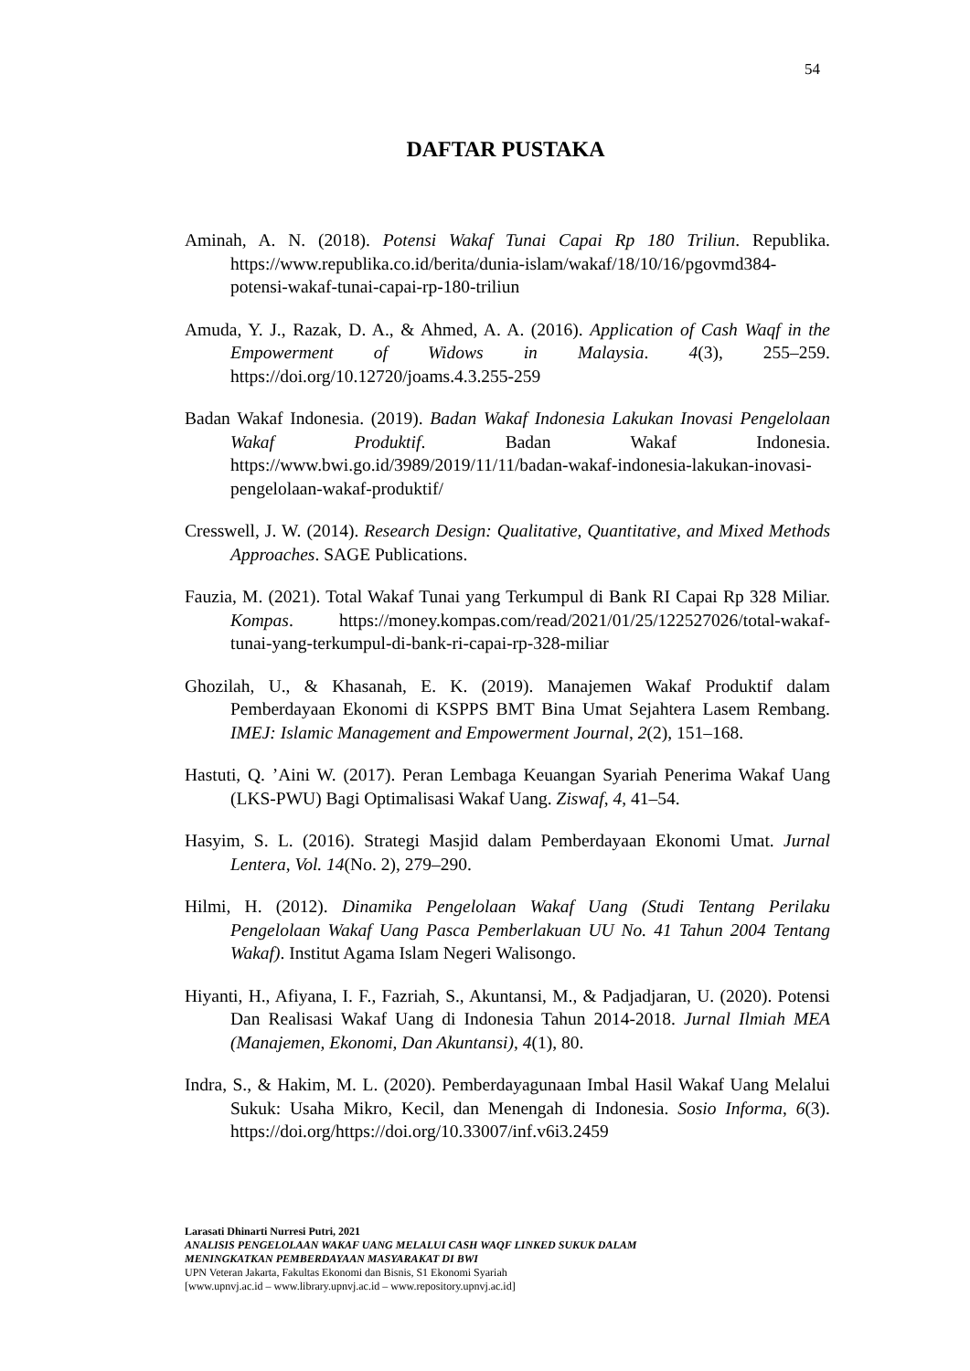54
DAFTAR PUSTAKA
Aminah, A. N. (2018). Potensi Wakaf Tunai Capai Rp 180 Triliun. Republika. https://www.republika.co.id/berita/dunia-islam/wakaf/18/10/16/pgovmd384-potensi-wakaf-tunai-capai-rp-180-triliun
Amuda, Y. J., Razak, D. A., & Ahmed, A. A. (2016). Application of Cash Waqf in the Empowerment of Widows in Malaysia. 4(3), 255–259. https://doi.org/10.12720/joams.4.3.255-259
Badan Wakaf Indonesia. (2019). Badan Wakaf Indonesia Lakukan Inovasi Pengelolaan Wakaf Produktif. Badan Wakaf Indonesia. https://www.bwi.go.id/3989/2019/11/11/badan-wakaf-indonesia-lakukan-inovasi-pengelolaan-wakaf-produktif/
Cresswell, J. W. (2014). Research Design: Qualitative, Quantitative, and Mixed Methods Approaches. SAGE Publications.
Fauzia, M. (2021). Total Wakaf Tunai yang Terkumpul di Bank RI Capai Rp 328 Miliar. Kompas. https://money.kompas.com/read/2021/01/25/122527026/total-wakaf-tunai-yang-terkumpul-di-bank-ri-capai-rp-328-miliar
Ghozilah, U., & Khasanah, E. K. (2019). Manajemen Wakaf Produktif dalam Pemberdayaan Ekonomi di KSPPS BMT Bina Umat Sejahtera Lasem Rembang. IMEJ: Islamic Management and Empowerment Journal, 2(2), 151–168.
Hastuti, Q. ’Aini W. (2017). Peran Lembaga Keuangan Syariah Penerima Wakaf Uang (LKS-PWU) Bagi Optimalisasi Wakaf Uang. Ziswaf, 4, 41–54.
Hasyim, S. L. (2016). Strategi Masjid dalam Pemberdayaan Ekonomi Umat. Jurnal Lentera, Vol. 14(No. 2), 279–290.
Hilmi, H. (2012). Dinamika Pengelolaan Wakaf Uang (Studi Tentang Perilaku Pengelolaan Wakaf Uang Pasca Pemberlakuan UU No. 41 Tahun 2004 Tentang Wakaf). Institut Agama Islam Negeri Walisongo.
Hiyanti, H., Afiyana, I. F., Fazriah, S., Akuntansi, M., & Padjadjaran, U. (2020). Potensi Dan Realisasi Wakaf Uang di Indonesia Tahun 2014-2018. Jurnal Ilmiah MEA (Manajemen, Ekonomi, Dan Akuntansi), 4(1), 80.
Indra, S., & Hakim, M. L. (2020). Pemberdayagunaan Imbal Hasil Wakaf Uang Melalui Sukuk: Usaha Mikro, Kecil, dan Menengah di Indonesia. Sosio Informa, 6(3). https://doi.org/https://doi.org/10.33007/inf.v6i3.2459
Larasati Dhinarti Nurresi Putri, 2021
ANALISIS PENGELOLAAN WAKAF UANG MELALUI CASH WAQF LINKED SUKUK DALAM
MENINGKATKAN PEMBERDAYAAN MASYARAKAT DI BWI
UPN Veteran Jakarta, Fakultas Ekonomi dan Bisnis, S1 Ekonomi Syariah
[www.upnvj.ac.id – www.library.upnvj.ac.id – www.repository.upnvj.ac.id]